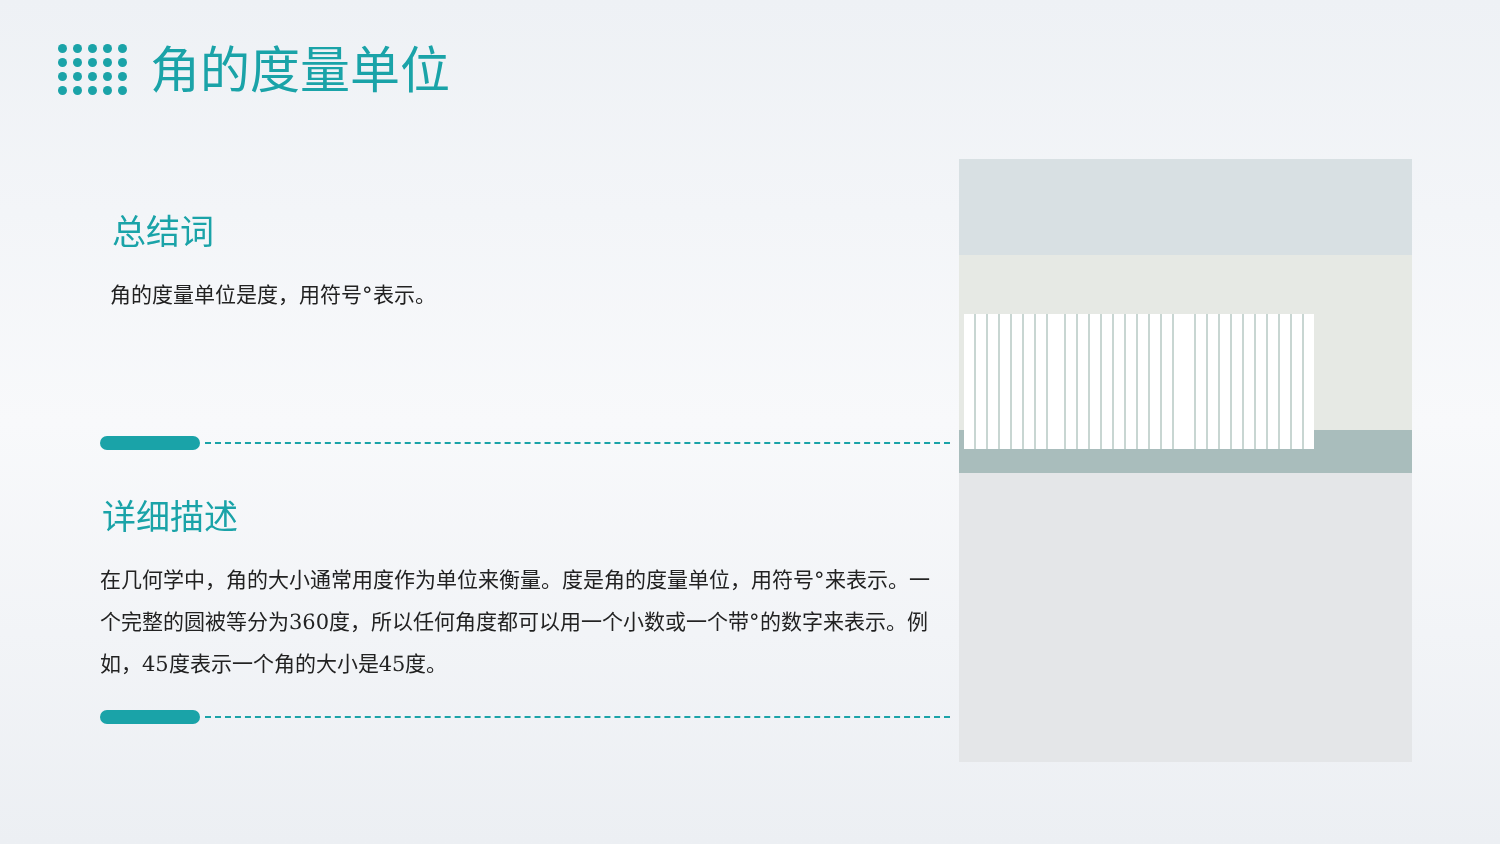角的度量单位
总结词
角的度量单位是度，用符号°表示。
详细描述
在几何学中，角的大小通常用度作为单位来衡量。度是角的度量单位，用符号°来表示。一个完整的圆被等分为360度，所以任何角度都可以用一个小数或一个带°的数字来表示。例如，45度表示一个角的大小是45度。